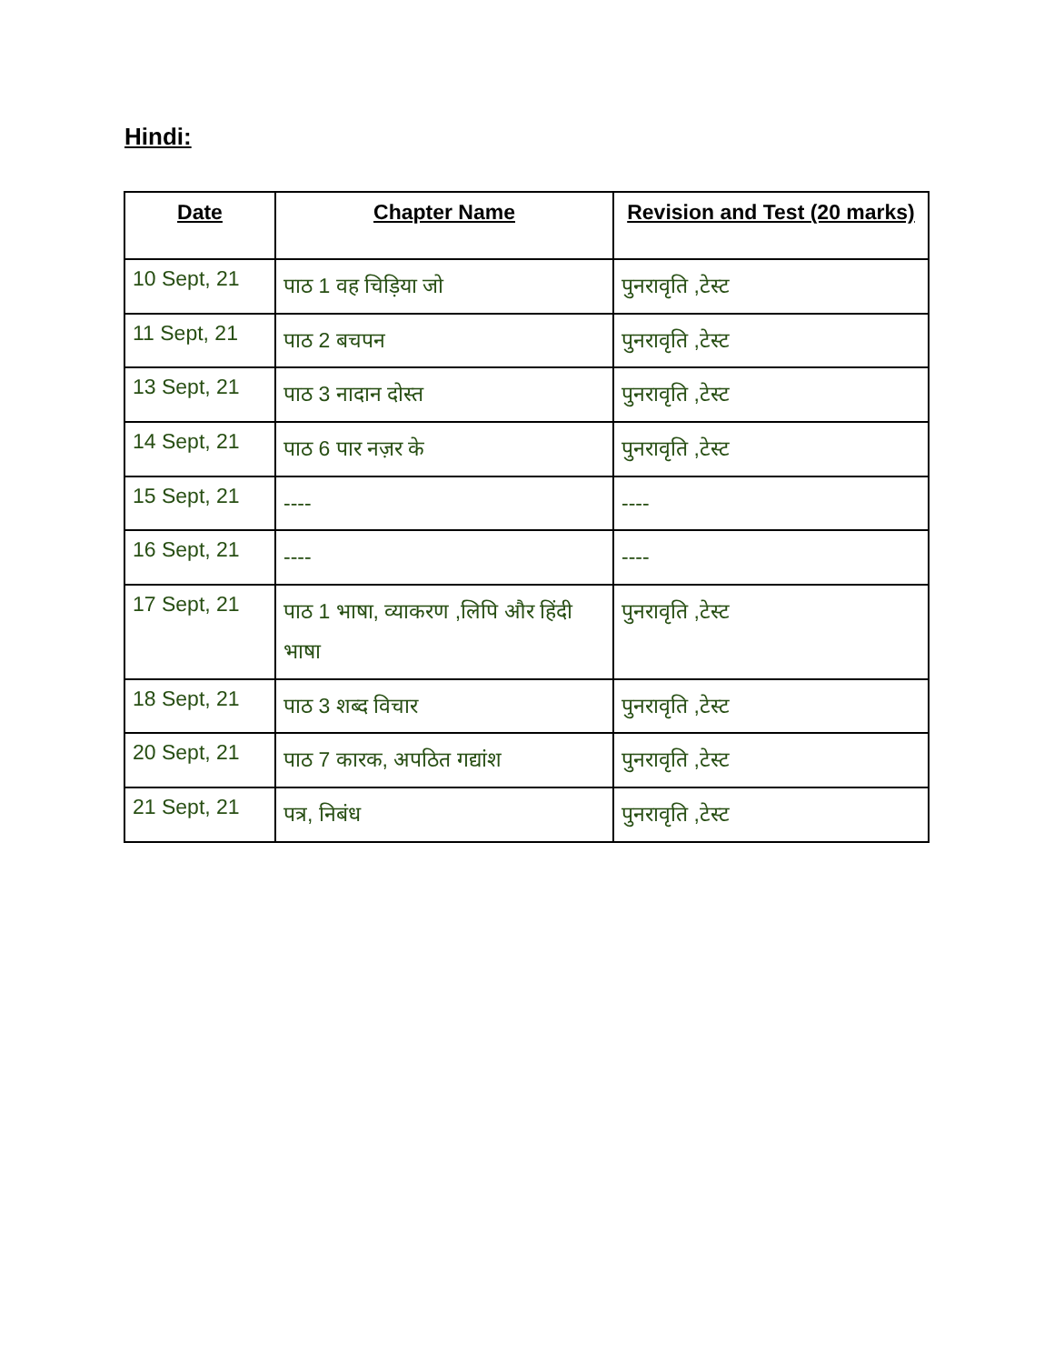Hindi:
| Date | Chapter Name | Revision and Test (20 marks) |
| --- | --- | --- |
| 10 Sept, 21 | पाठ 1 वह चिड़िया जो | पुनरावृति ,टेस्ट |
| 11 Sept, 21 | पाठ 2 बचपन | पुनरावृति ,टेस्ट |
| 13 Sept, 21 | पाठ 3 नादान दोस्त | पुनरावृति ,टेस्ट |
| 14 Sept, 21 | पाठ 6 पार नज़र के | पुनरावृति ,टेस्ट |
| 15 Sept, 21 | ---- | ---- |
| 16 Sept, 21 | ---- | ---- |
| 17 Sept, 21 | पाठ 1 भाषा, व्याकरण ,लिपि और हिंदी भाषा | पुनरावृति ,टेस्ट |
| 18 Sept, 21 | पाठ 3 शब्द विचार | पुनरावृति ,टेस्ट |
| 20 Sept, 21 | पाठ 7 कारक, अपठित गद्यांश | पुनरावृति ,टेस्ट |
| 21 Sept, 21 | पत्र, निबंध | पुनरावृति ,टेस्ट |